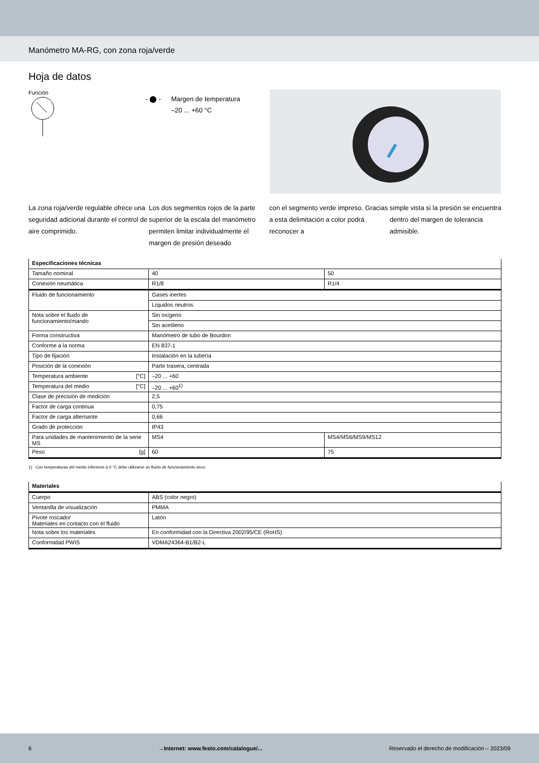Manómetro MA-RG, con zona roja/verde
Hoja de datos
Función
- ⬤ - Margen de temperatura
–20 ... +60 °C
La zona roja/verde regulable ofrece una seguridad adicional durante el control de aire comprimido.
Los dos segmentos rojos de la parte superior de la escala del manómetro permiten limitar individualmente el margen de presión deseado
con el segmento verde impreso. Gracias a esta delimitación a color podrá reconocer a
simple vista si la presión se encuentra dentro del margen de tolerancia admisible.
| Especificaciones técnicas | | |
| --- | --- | --- |
| Tamaño nominal | 40 | 50 |
| Conexión neumática | R1/8 | R1/4 |
| Fluido de funcionamiento | Gases inertes | |
| | Líquidos neutros | |
| Nota sobre el fluido de funcionamiento/mando | Sin oxígeno | |
| | Sin acetileno | |
| Forma constructiva | Manómetro de tubo de Bourdon | |
| Conforme a la norma | EN 837-1 | |
| Tipo de fijación | Instalación en la tubería | |
| Posición de la conexión | Parte trasera, centrada | |
| Temperatura ambiente [°C] | –20 ... +60 | |
| Temperatura del medio [°C] | –20 ... +60<sup>1)</sup> | |
| Clase de precisión de medición | 2,5 | |
| Factor de carga continua | 0,75 | |
| Factor de carga alternante | 0,66 | |
| Grado de protección | IP43 | |
| Para unidades de mantenimiento de la serie MS | MS4 | MS4/MS6/MS9/MS12 |
| Peso [g] | 60 | 75 |
1) Con temperaturas del medio inferiores a 0 °C debe utilizarse un fluido de funcionamiento seco.
| Materiales | |
| --- | --- |
| Cuerpo | ABS (color negro) |
| Ventanilla de visualización | PMMA |
| Pivote roscado/ Materiales en contacto con el fluido | Latón |
| Nota sobre los materiales | En conformidad con la Directiva 2002/95/CE (RoHS) |
| Conformidad PWIS | VDMA24364-B1/B2-L |
6 →Internet: www.festo.com/catalogue/... Reservado el derecho de modificación – 2023/09